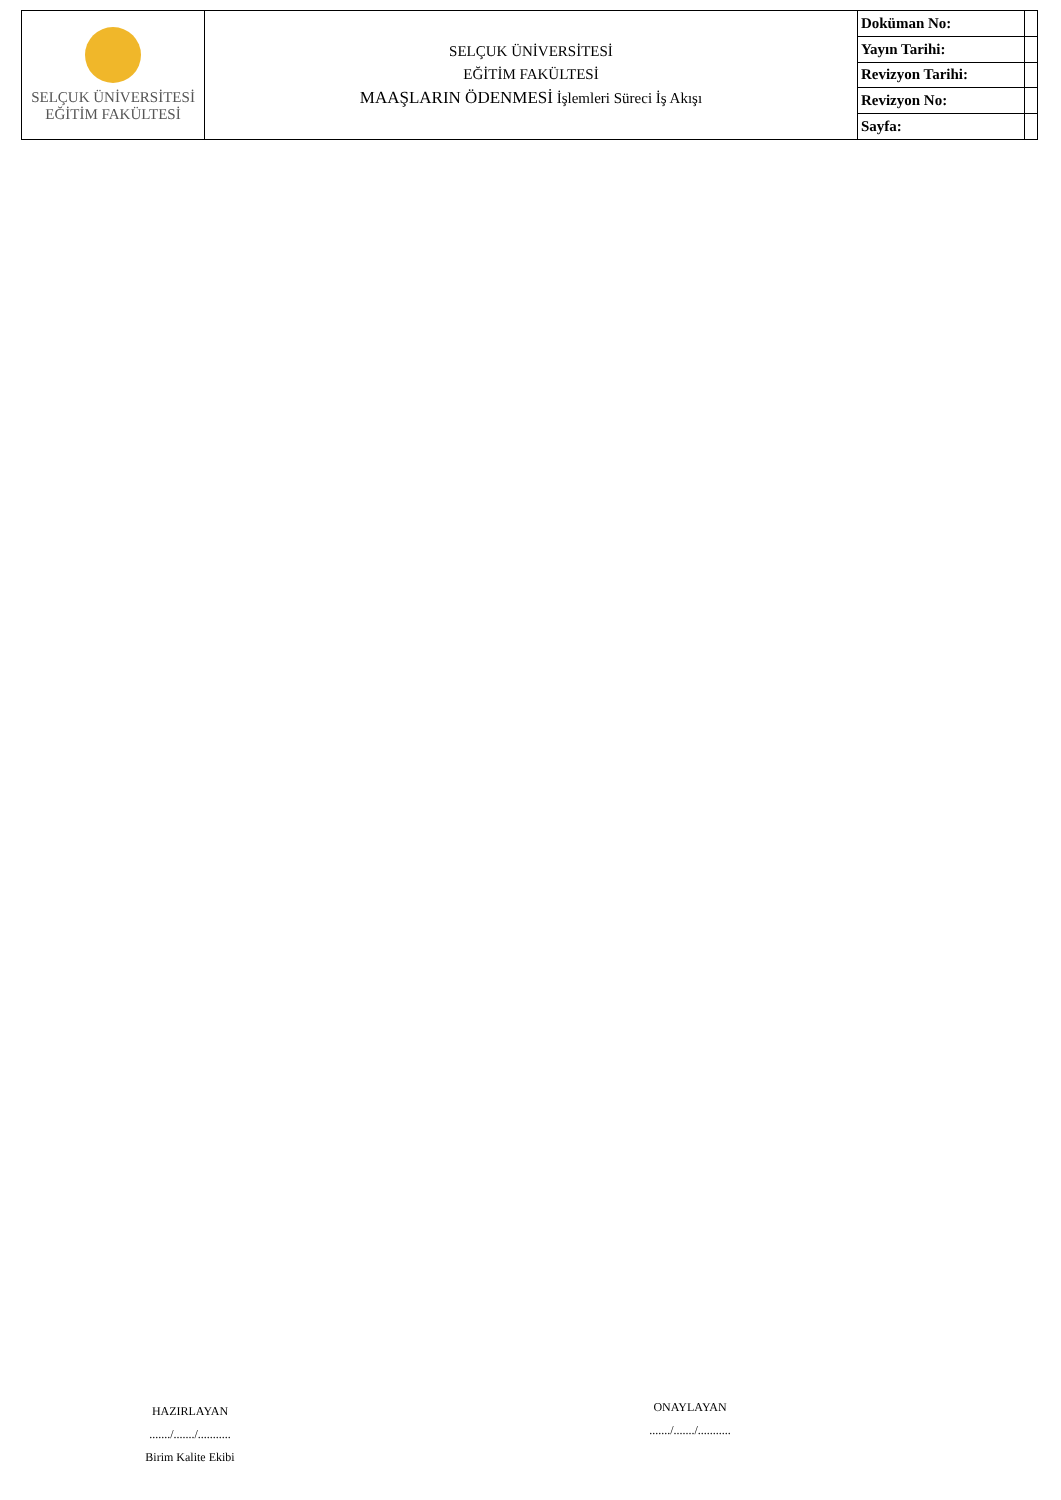| SELÇUK ÜNİVERSİTESİ EĞİTİM FAKÜLTESİ | SELÇUK ÜNİVERSİTESİ EĞİTİM FAKÜLTESİ MAAŞLARIN ÖDENMESİ İşlemleri Süreci İş Akışı | Doküman No: | |
| | | Yayın Tarihi: | |
| | | Revizyon Tarihi: | |
| | | Revizyon No: | |
| | | Sayfa: | |
HAZIRLAYAN
......./......./...........
Birim Kalite Ekibi
ONAYLAYAN
......./......./...........